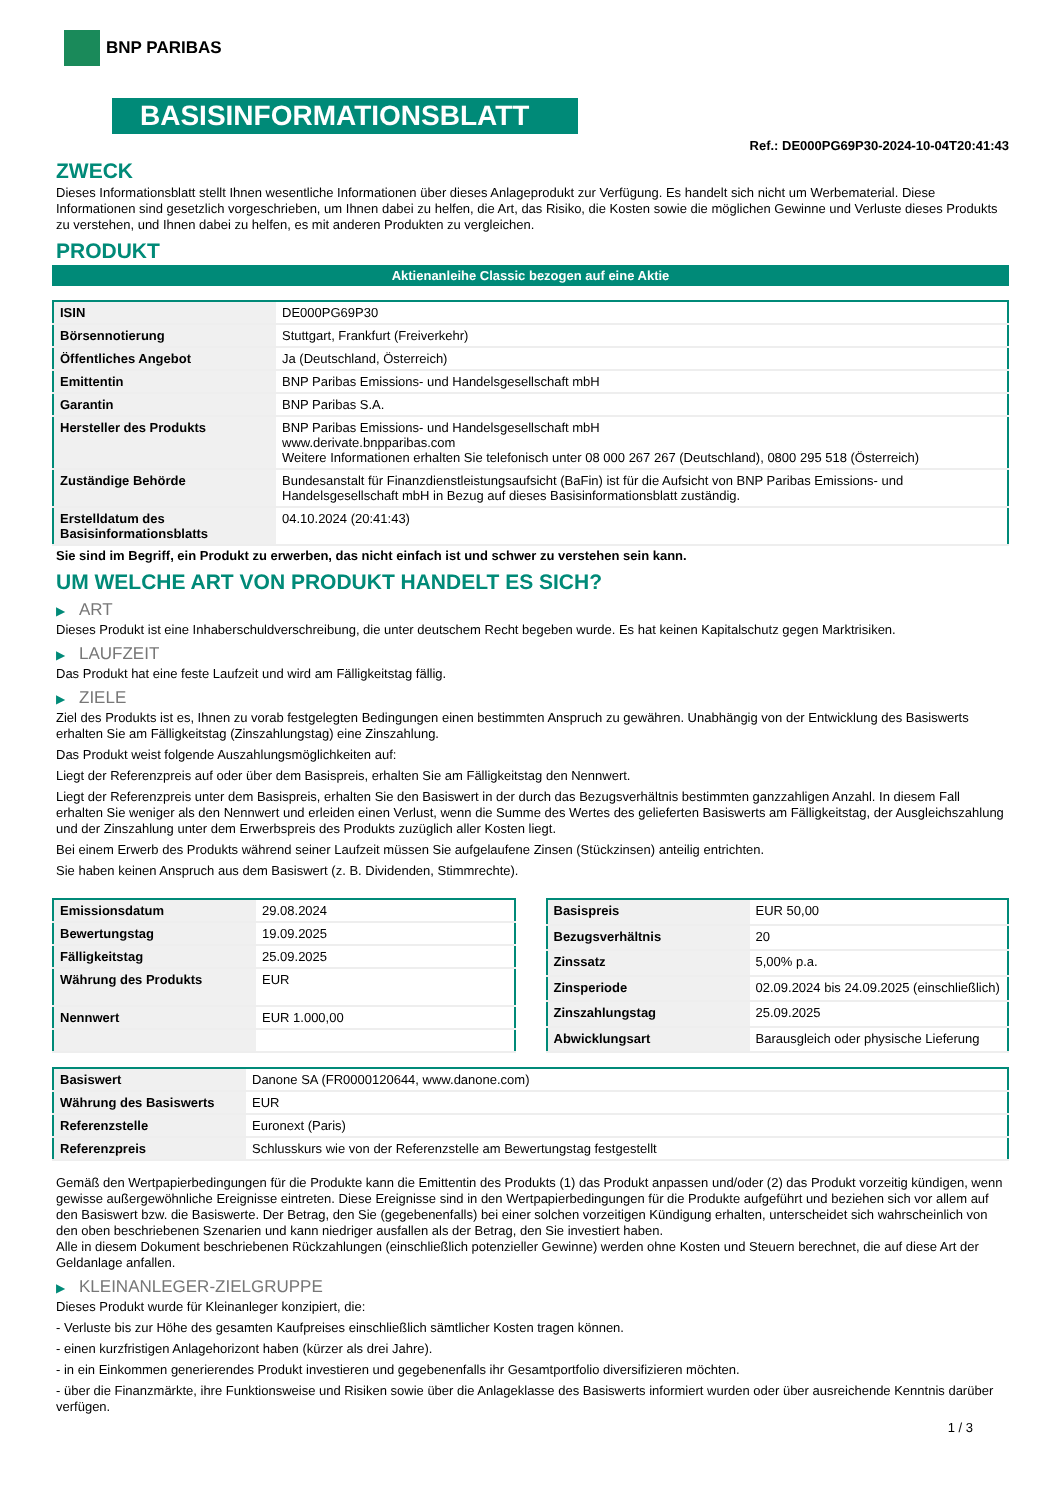BNP PARIBAS
BASISINFORMATIONSBLATT
Ref.: DE000PG69P30-2024-10-04T20:41:43
ZWECK
Dieses Informationsblatt stellt Ihnen wesentliche Informationen über dieses Anlageprodukt zur Verfügung. Es handelt sich nicht um Werbematerial. Diese Informationen sind gesetzlich vorgeschrieben, um Ihnen dabei zu helfen, die Art, das Risiko, die Kosten sowie die möglichen Gewinne und Verluste dieses Produkts zu verstehen, und Ihnen dabei zu helfen, es mit anderen Produkten zu vergleichen.
PRODUKT
Aktienanleihe Classic bezogen auf eine Aktie
| ISIN | DE000PG69P30 |
| Börsennotierung | Stuttgart, Frankfurt (Freiverkehr) |
| Öffentliches Angebot | Ja (Deutschland, Österreich) |
| Emittentin | BNP Paribas Emissions- und Handelsgesellschaft mbH |
| Garantin | BNP Paribas S.A. |
| Hersteller des Produkts | BNP Paribas Emissions- und Handelsgesellschaft mbH www.derivate.bnpparibas.com Weitere Informationen erhalten Sie telefonisch unter 08 000 267 267 (Deutschland), 0800 295 518 (Österreich) |
| Zuständige Behörde | Bundesanstalt für Finanzdienstleistungsaufsicht (BaFin) ist für die Aufsicht von BNP Paribas Emissions- und Handelsgesellschaft mbH in Bezug auf dieses Basisinformationsblatt zuständig. |
| Erstelldatum des Basisinformationsblatts | 04.10.2024 (20:41:43) |
Sie sind im Begriff, ein Produkt zu erwerben, das nicht einfach ist und schwer zu verstehen sein kann.
UM WELCHE ART VON PRODUKT HANDELT ES SICH?
▶ ART
Dieses Produkt ist eine Inhaberschuldverschreibung, die unter deutschem Recht begeben wurde. Es hat keinen Kapitalschutz gegen Marktrisiken.
▶ LAUFZEIT
Das Produkt hat eine feste Laufzeit und wird am Fälligkeitstag fällig.
▶ ZIELE
Ziel des Produkts ist es, Ihnen zu vorab festgelegten Bedingungen einen bestimmten Anspruch zu gewähren. Unabhängig von der Entwicklung des Basiswerts erhalten Sie am Fälligkeitstag (Zinszahlungstag) eine Zinszahlung.
Das Produkt weist folgende Auszahlungsmöglichkeiten auf:
Liegt der Referenzpreis auf oder über dem Basispreis, erhalten Sie am Fälligkeitstag den Nennwert.
Liegt der Referenzpreis unter dem Basispreis, erhalten Sie den Basiswert in der durch das Bezugsverhältnis bestimmten ganzzahligen Anzahl. In diesem Fall erhalten Sie weniger als den Nennwert und erleiden einen Verlust, wenn die Summe des Wertes des gelieferten Basiswerts am Fälligkeitstag, der Ausgleichszahlung und der Zinszahlung unter dem Erwerbspreis des Produkts zuzüglich aller Kosten liegt.
Bei einem Erwerb des Produkts während seiner Laufzeit müssen Sie aufgelaufene Zinsen (Stückzinsen) anteilig entrichten.
Sie haben keinen Anspruch aus dem Basiswert (z. B. Dividenden, Stimmrechte).
| Emissionsdatum | 29.08.2024 |
| Bewertungstag | 19.09.2025 |
| Fälligkeitstag | 25.09.2025 |
| Währung des Produkts | EUR |
| Nennwert | EUR 1.000,00 |
| Basispreis | EUR 50,00 |
| Bezugsverhältnis | 20 |
| Zinssatz | 5,00% p.a. |
| Zinsperiode | 02.09.2024 bis 24.09.2025 (einschließlich) |
| Zinszahlungstag | 25.09.2025 |
| Abwicklungsart | Barausgleich oder physische Lieferung |
| Basiswert | Danone SA (FR0000120644, www.danone.com) |
| Währung des Basiswerts | EUR |
| Referenzstelle | Euronext (Paris) |
| Referenzpreis | Schlusskurs wie von der Referenzstelle am Bewertungstag festgestellt |
Gemäß den Wertpapierbedingungen für die Produkte kann die Emittentin des Produkts (1) das Produkt anpassen und/oder (2) das Produkt vorzeitig kündigen, wenn gewisse außergewöhnliche Ereignisse eintreten. Diese Ereignisse sind in den Wertpapierbedingungen für die Produkte aufgeführt und beziehen sich vor allem auf den Basiswert bzw. die Basiswerte. Der Betrag, den Sie (gegebenenfalls) bei einer solchen vorzeitigen Kündigung erhalten, unterscheidet sich wahrscheinlich von den oben beschriebenen Szenarien und kann niedriger ausfallen als der Betrag, den Sie investiert haben.
Alle in diesem Dokument beschriebenen Rückzahlungen (einschließlich potenzieller Gewinne) werden ohne Kosten und Steuern berechnet, die auf diese Art der Geldanlage anfallen.
▶ KLEINANLEGER-ZIELGRUPPE
Dieses Produkt wurde für Kleinanleger konzipiert, die:
- Verluste bis zur Höhe des gesamten Kaufpreises einschließlich sämtlicher Kosten tragen können.
- einen kurzfristigen Anlagehorizont haben (kürzer als drei Jahre).
- in ein Einkommen generierendes Produkt investieren und gegebenenfalls ihr Gesamtportfolio diversifizieren möchten.
- über die Finanzmärkte, ihre Funktionsweise und Risiken sowie über die Anlageklasse des Basiswerts informiert wurden oder über ausreichende Kenntnis darüber verfügen.
1 / 3